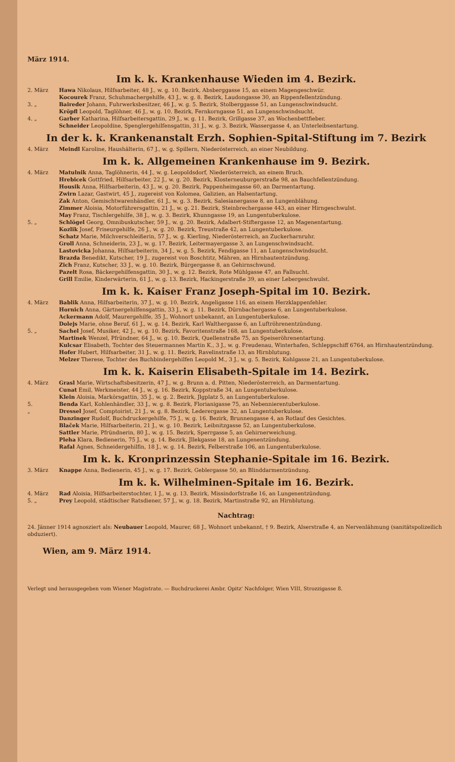März 1914.
Im k. k. Krankenhause Wieden im 4. Bezirk.
2. März Hawa Nikolaus, Hilfsarbeiter, 48 J., w. g. 10. Bezirk, Absberggasse 15, an einem Magengeschwür.
Kocourek Franz, Schuhmachergehilfe, 43 J., w. g. 8. Bezirk, Laudongasse 30, an Rippenfellentzündung.
3. „ Baireder Johann, Fuhrwerksbesitzer, 46 J., w. g. 5. Bezirk, Stolberggasse 51, an Lungenschwindsucht.
Kröpfl Leopold, Taglöhner, 46 J., w. g. 10. Bezirk, Fernkorngasse 51, an Lungenschwindsucht.
4. „ Garber Katharina, Hilfsarbeitersgattin, 29 J., w. g. 11. Bezirk, Grillgasse 37, an Wochenbettfieber.
Schneider Leopoldine, Spenglergehilfensgattin, 31 J., w. g. 3. Bezirk, Wassergasse 4, an Unterleibsentartung.
In der k. k. Krankenanstalt Erzh. Sophien-Spital-Stiftung im 7. Bezirk
4. März Meindl Karoline, Haushälterin, 67 J., w. g. Spillern, Niederösterreich, an einer Neubildung.
Im k. k. Allgemeinen Krankenhause im 9. Bezirk.
4. März Matulnik Anna, Taglöhnerin, 44 J., w. g. Leopoldsdorf, Niederösterreich, an einem Bruch.
Hrebicek Gottfried, Hilfsarbeiter, 22 J., w. g. 20. Bezirk, Klosterneuburgerstraße 98, an Bauchfellentzündung.
Housik Anna, Hilfsarbeiterin, 43 J., w. g. 20. Bezirk, Pappenheimgasse 60, an Darmentartung.
Zwirn Lazar, Gastwirt, 45 J., zugereist von Kolomea, Galizien, an Halsentartung.
Zak Anton, Gemischtwarenhändler, 61 J., w. g. 3. Bezirk, Salesianergasse 8, an Lungenblähung.
Zimmer Aloisia, Motorführersgattin, 21 J., w. g. 21. Bezirk, Steinbrechergasse 443, an einer Hirngeschwulst.
May Franz, Tischlergehilfe, 38 J., w. g. 3. Bezirk, Khunngasse 19, an Lungentuberkulose.
5. „ Schlögel Georg, Omnibuskutscher, 59 J., w. g. 20. Bezirk, Adalbert-Stiftergasse 12, an Magenentartung.
Kozlik Josef, Friseurgehilfe, 26 J., w. g. 20. Bezirk, Treustraße 42, an Lungentuberkulose.
Schatz Marie, Milchverschleißerin, 57 J., w. g. Kierling, Niederösterreich, an Zuckerharnruhr.
Groll Anna, Schneiderin, 23 J., w. g. 17. Bezirk, Leitermayergasse 3, an Lungenschwindsucht.
Lastovicka Johanna, Hilfsarbeiterin, 34 J., w. g. 5. Bezirk, Fendigasse 11, an Lungenschwindsucht.
Brazda Benedikt, Kutscher, 19 J., zugereist von Boschtitz, Mähren, an Hirnhautentzündung.
Zich Franz, Kutscher, 33 J., w. g. 10. Bezirk, Bürgergasse 8, an Gehirnschwund.
Pazelt Rosa, Bäckergehilfensgattin, 30 J., w. g. 12. Bezirk, Rote Mühlgasse 47, an Fallsucht.
Grill Emilie, Kinderwärterin, 61 J., w. g. 13. Bezirk, Hackingerstraße 39, an einer Lebergeschwulst.
Im k. k. Kaiser Franz Joseph-Spital im 10. Bezirk.
4. März Bablik Anna, Hilfsarbeiterin, 37 J., w. g. 10. Bezirk, Angeligasse 116, an einem Herzklappenfehler.
Hornich Anna, Gärtnergehilfensgattin, 33 J., w. g. 11. Bezirk, Dürnbachergasse 6, an Lungentuberkulose.
Ackermann Adolf, Maurergehilfe, 35 J., Wohnort unbekannt, an Lungentuberkulose.
Dolejs Marie, ohne Beruf, 61 J., w. g. 14. Bezirk, Karl Walthergasse 6, an Luftröhrenentzündung.
5. „ Sachel Josef, Musiker, 42 J., w. g. 10. Bezirk, Favoritenstraße 168, an Lungentuberkulose.
Martinek Wenzel, Pfründner, 64 J., w. g. 10. Bezirk, Quellenstraße 75, an Speiseröhrenentartung.
Kulcsar Elisabeth, Tochter des Steuermannes Martin K., 3 J., w. g. Freudenau, Winterhafen, Schleppschiff 6764, an Hirnhautentzündung.
Hofer Hubert, Hilfsarbeiter, 31 J., w. g. 11. Bezirk, Ravelinstraße 13, an Hirnblutung.
Melzer Therese, Tochter des Buchbindergehilfen Leopold M., 3 J., w. g. 5. Bezirk, Kohlgasse 21, an Lungentuberkulose.
Im k. k. Kaiserin Elisabeth-Spitale im 14. Bezirk.
4. März Grasl Marie, Wirtschaftsbesitzerin, 47 J., w. g. Brunn a. d. Pitten, Niederösterreich, an Darmentartung.
Cunat Emil, Werkmeister, 44 J., w. g. 16. Bezirk, Koppstraße 34, an Lungentuberkulose.
Klein Aloisia, Markörsgattin, 35 J., w. g. 2. Bezirk, Jlgplatz 5, an Lungentuberkulose.
5. Benda Karl, Kohlenhändler, 33 J., w. g. 8. Bezirk, Florianigasse 75, an Nebennierentuberkulose.
„ Dressel Josef, Comptoirist, 21 J., w. g. 8. Bezirk, Lederergasse 32, an Lungentuberkulose.
Danzinger Rudolf, Buchdruckergehilfe, 75 J., w. g. 16. Bezirk, Brunnengasse 4, an Rotlauf des Gesichtes.
Blaček Marie, Hilfsarbeiterin, 21 J., w. g. 10. Bezirk, Leibnitzgasse 52, an Lungentuberkulose.
Sattler Marie, Pfründnerin, 80 J., w. g. 15. Bezirk, Sperrgasse 5, an Gehirnerweichung.
Pleha Klara, Bedienerin, 75 J., w. g. 14. Bezirk, Jllekgasse 18, an Lungenentzündung.
Rafal Agnes, Schneidergehilfin, 18 J., w. g. 14. Bezirk, Felberstraße 106, an Lungentuberkulose.
Im k. k. Kronprinzessin Stephanie-Spitale im 16. Bezirk.
3. März Knappe Anna, Bedienerin, 45 J., w. g. 17. Bezirk, Geblergasse 50, an Blinddarmentzündung.
Im k. k. Wilhelminen-Spitale im 16. Bezirk.
4. März Rad Aloisia, Hilfsarbeiterstochter, 1 J., w. g. 13. Bezirk, Missindorfstraße 16, an Lungenentzündung.
5. „ Prey Leopold, städtischer Ratsdiener, 57 J., w. g. 18. Bezirk, Martinstraße 92, an Hirnblutung.
Nachtrag:
24. Jänner 1914 agnosziert als: Neubauer Leopold, Maurer, 68 J., Wohnort unbekannt, † 9. Bezirk, Alserstraße 4, an Nervenlähmung (sanitätspolizeilich obduziert).
Wien, am 9. März 1914.
Verlegt und herausgegeben vom Wiener Magistrate. — Buchdruckerei Ambr. Opitz' Nachfolger, Wien VIII, Strozzigasse 8.